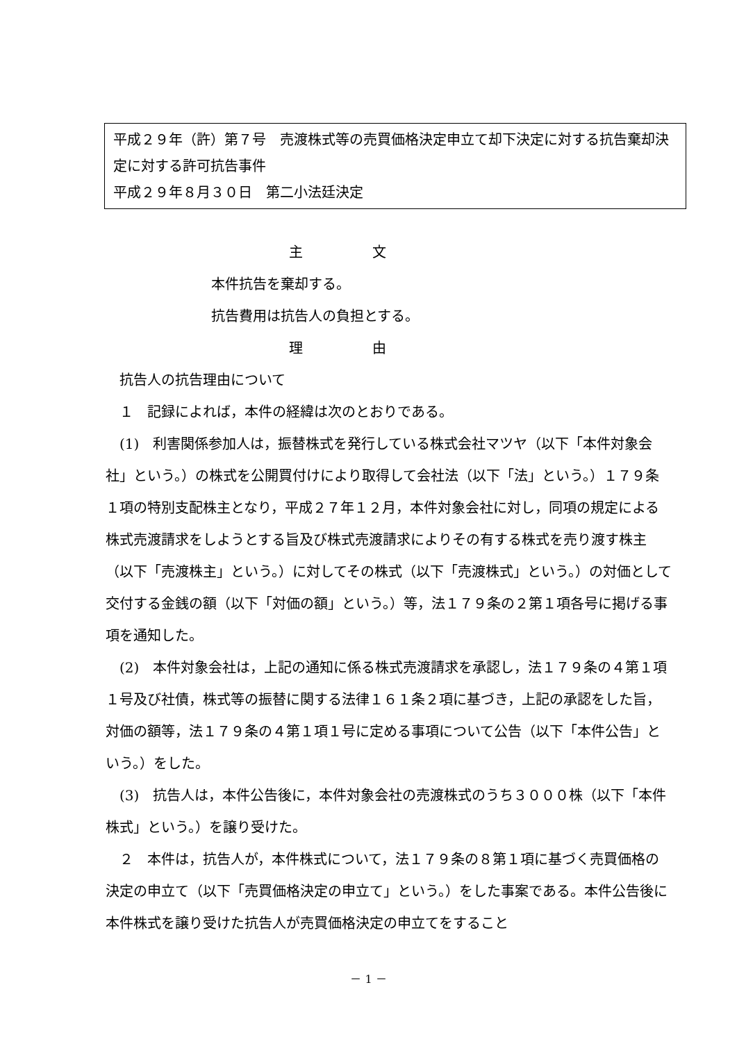平成２９年（許）第７号　売渡株式等の売買価格決定申立て却下決定に対する抗告棄却決定に対する許可抗告事件
平成２９年８月３０日　第二小法廷決定
主　　　　　文
本件抗告を棄却する。
抗告費用は抗告人の負担とする。
理　　　　　由
　抗告人の抗告理由について
　１　記録によれば，本件の経緯は次のとおりである。
　(1)　利害関係参加人は，振替株式を発行している株式会社マツヤ（以下「本件対象会社」という。）の株式を公開買付けにより取得して会社法（以下「法」という。）１７９条１項の特別支配株主となり，平成２７年１２月，本件対象会社に対し，同項の規定による株式売渡請求をしようとする旨及び株式売渡請求によりその有する株式を売り渡す株主（以下「売渡株主」という。）に対してその株式（以下「売渡株式」という。）の対価として交付する金銭の額（以下「対価の額」という。）等，法１７９条の２第１項各号に掲げる事項を通知した。
　(2)　本件対象会社は，上記の通知に係る株式売渡請求を承認し，法１７９条の４第１項１号及び社債，株式等の振替に関する法律１６１条２項に基づき，上記の承認をした旨，対価の額等，法１７９条の４第１項１号に定める事項について公告（以下「本件公告」という。）をした。
　(3)　抗告人は，本件公告後に，本件対象会社の売渡株式のうち３０００株（以下「本件株式」という。）を譲り受けた。
　２　本件は，抗告人が，本件株式について，法１７９条の８第１項に基づく売買価格の決定の申立て（以下「売買価格決定の申立て」という。）をした事案である。本件公告後に本件株式を譲り受けた抗告人が売買価格決定の申立てをすること
－ 1 －